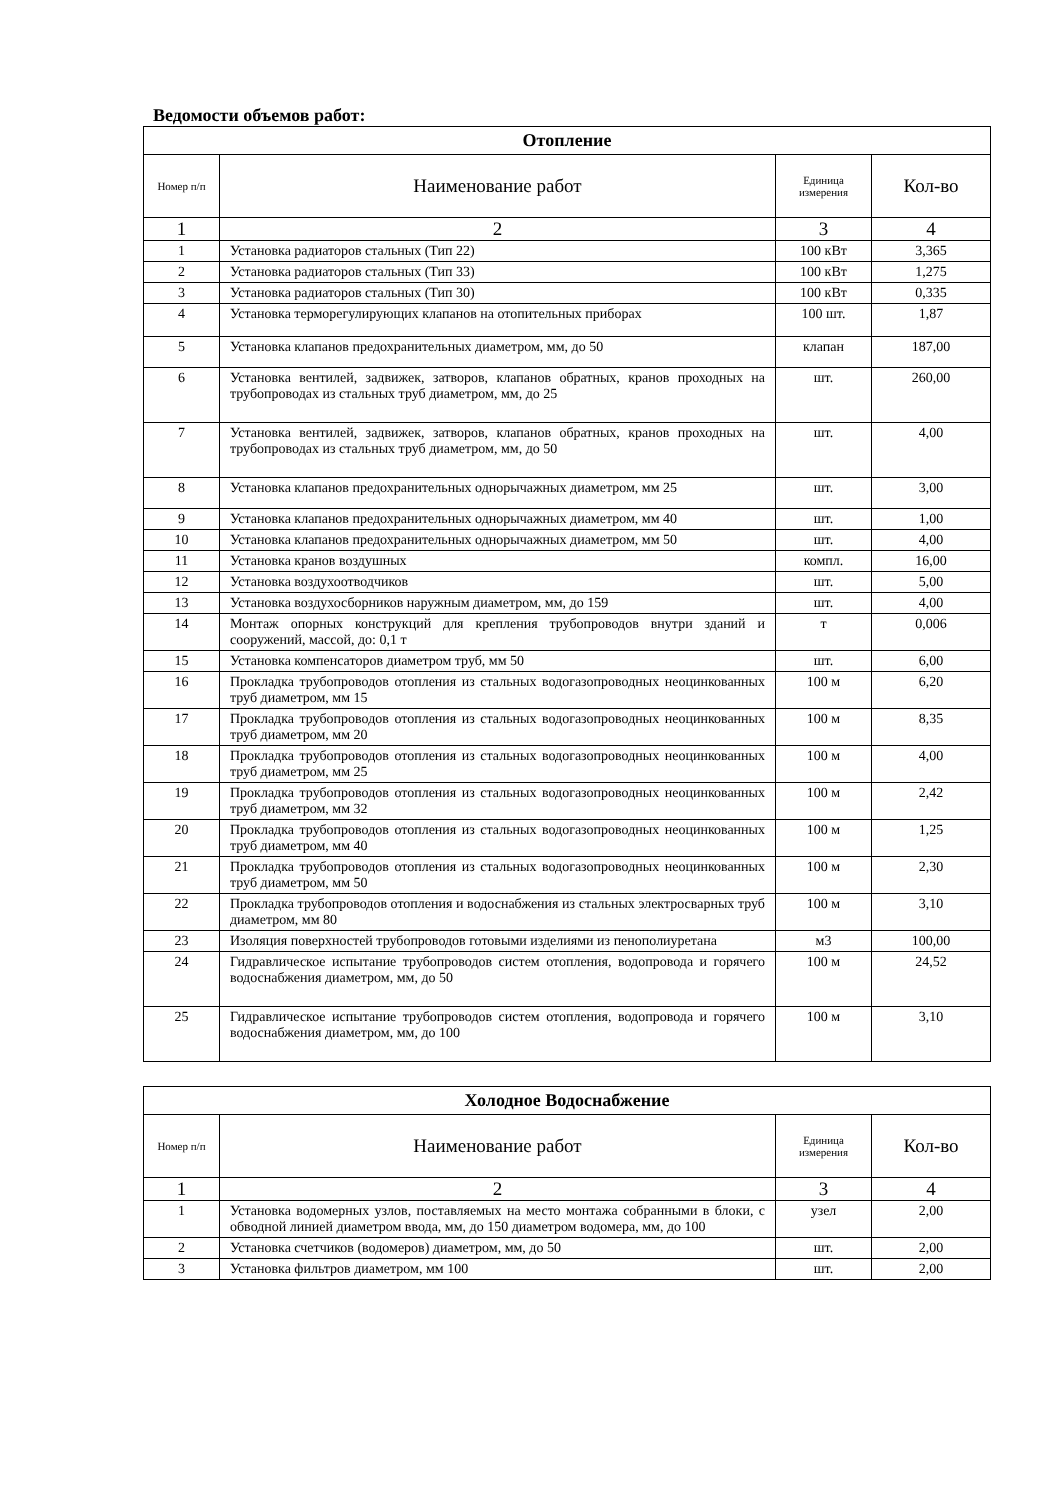Ведомости объемов работ:
| Отопление | | | |
| Номер п/п | Наименование работ | Единица измерения | Кол-во |
| 1 | 2 | 3 | 4 |
| 1 | Установка радиаторов стальных (Тип 22) | 100 кВт | 3,365 |
| 2 | Установка радиаторов стальных (Тип 33) | 100 кВт | 1,275 |
| 3 | Установка радиаторов стальных (Тип 30) | 100 кВт | 0,335 |
| 4 | Установка терморегулирующих клапанов на отопительных приборах | 100 шт. | 1,87 |
| 5 | Установка клапанов предохранительных диаметром, мм, до 50 | клапан | 187,00 |
| 6 | Установка вентилей, задвижек, затворов, клапанов обратных, кранов проходных на трубопроводах из стальных труб диаметром, мм, до 25 | шт. | 260,00 |
| 7 | Установка вентилей, задвижек, затворов, клапанов обратных, кранов проходных на трубопроводах из стальных труб диаметром, мм, до 50 | шт. | 4,00 |
| 8 | Установка клапанов предохранительных однорычажных диаметром, мм 25 | шт. | 3,00 |
| 9 | Установка клапанов предохранительных однорычажных диаметром, мм 40 | шт. | 1,00 |
| 10 | Установка клапанов предохранительных однорычажных диаметром, мм 50 | шт. | 4,00 |
| 11 | Установка кранов воздушных | компл. | 16,00 |
| 12 | Установка воздухоотводчиков | шт. | 5,00 |
| 13 | Установка воздухосборников наружным диаметром, мм, до 159 | шт. | 4,00 |
| 14 | Монтаж опорных конструкций для крепления трубопроводов внутри зданий и сооружений, массой, до: 0,1 т | т | 0,006 |
| 15 | Установка компенсаторов диаметром труб, мм 50 | шт. | 6,00 |
| 16 | Прокладка трубопроводов отопления из стальных водогазопроводных неоцинкованных труб диаметром, мм 15 | 100 м | 6,20 |
| 17 | Прокладка трубопроводов отопления из стальных водогазопроводных неоцинкованных труб диаметром, мм 20 | 100 м | 8,35 |
| 18 | Прокладка трубопроводов отопления из стальных водогазопроводных неоцинкованных труб диаметром, мм 25 | 100 м | 4,00 |
| 19 | Прокладка трубопроводов отопления из стальных водогазопроводных неоцинкованных труб диаметром, мм 32 | 100 м | 2,42 |
| 20 | Прокладка трубопроводов отопления из стальных водогазопроводных неоцинкованных труб диаметром, мм 40 | 100 м | 1,25 |
| 21 | Прокладка трубопроводов отопления из стальных водогазопроводных неоцинкованных труб диаметром, мм 50 | 100 м | 2,30 |
| 22 | Прокладка трубопроводов отопления и водоснабжения из стальных электросварных труб диаметром, мм 80 | 100 м | 3,10 |
| 23 | Изоляция поверхностей трубопроводов готовыми изделиями из пенополиуретана | м3 | 100,00 |
| 24 | Гидравлическое испытание трубопроводов систем отопления, водопровода и горячего водоснабжения диаметром, мм, до 50 | 100 м | 24,52 |
| 25 | Гидравлическое испытание трубопроводов систем отопления, водопровода и горячего водоснабжения диаметром, мм, до 100 | 100 м | 3,10 |
| Холодное Водоснабжение | | | |
| Номер п/п | Наименование работ | Единица измерения | Кол-во |
| 1 | 2 | 3 | 4 |
| 1 | Установка водомерных узлов, поставляемых на место монтажа собранными в блоки, с обводной линией диаметром ввода, мм, до 150 диаметром водомера, мм, до 100 | узел | 2,00 |
| 2 | Установка счетчиков (водомеров) диаметром, мм, до 50 | шт. | 2,00 |
| 3 | Установка фильтров диаметром, мм 100 | шт. | 2,00 |